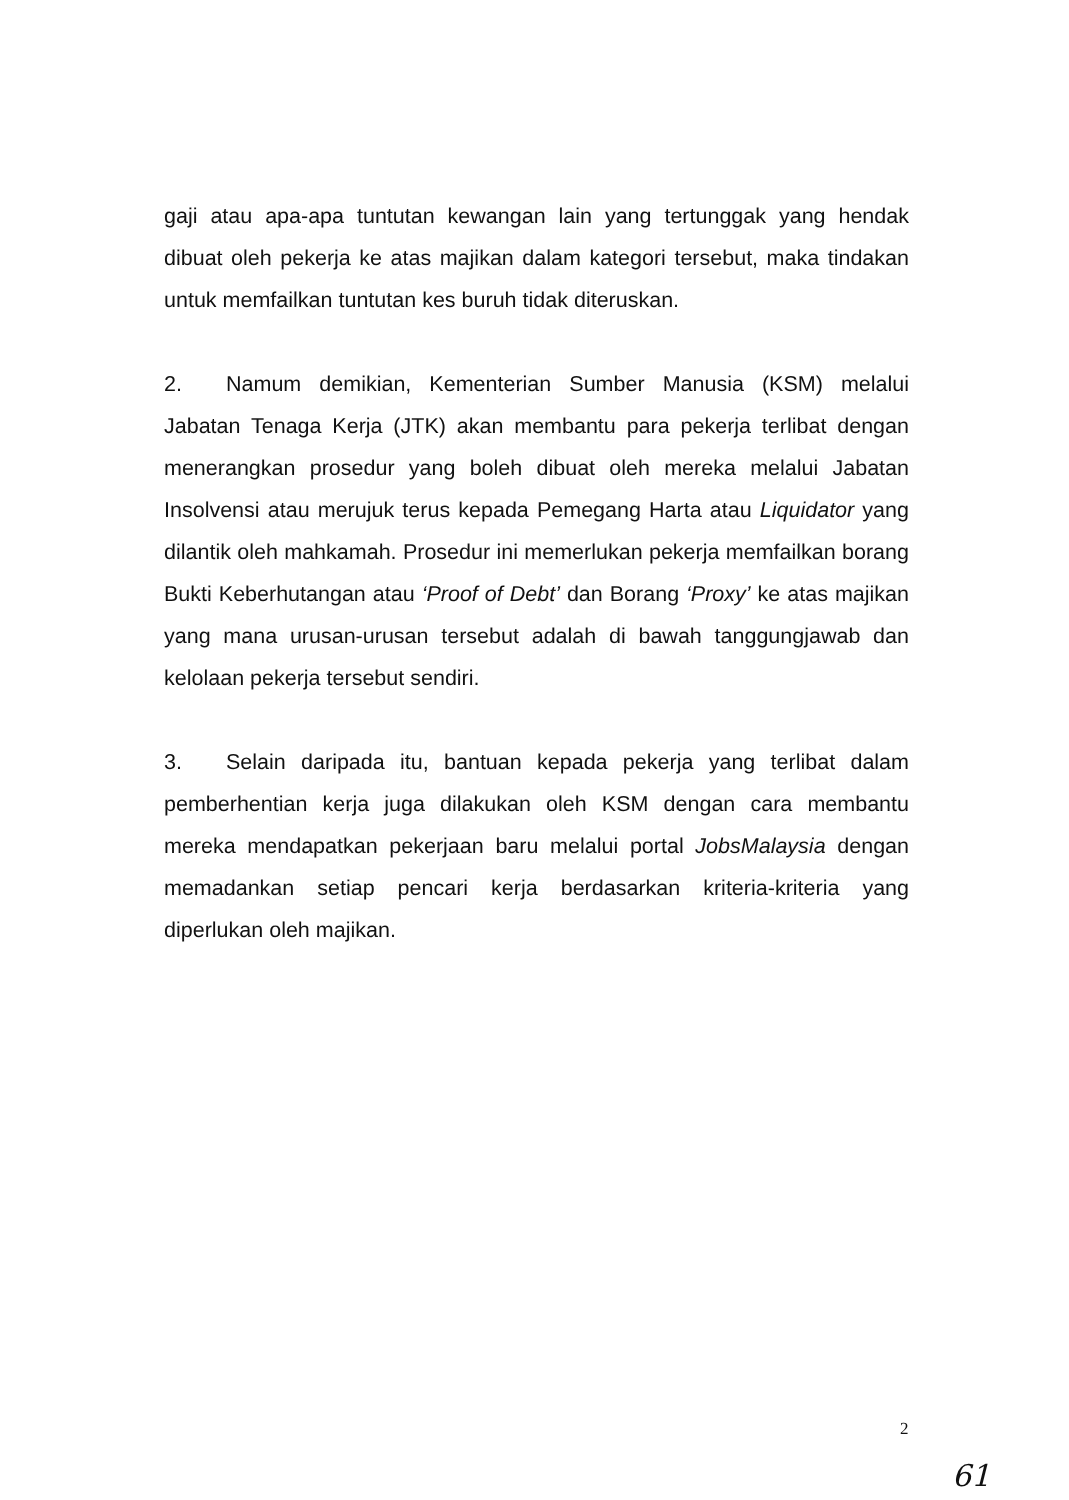gaji atau apa-apa tuntutan kewangan lain yang tertunggak yang hendak dibuat oleh pekerja ke atas majikan dalam kategori tersebut, maka tindakan untuk memfailkan tuntutan kes buruh tidak diteruskan.
2. Namum demikian, Kementerian Sumber Manusia (KSM) melalui Jabatan Tenaga Kerja (JTK) akan membantu para pekerja terlibat dengan menerangkan prosedur yang boleh dibuat oleh mereka melalui Jabatan Insolvensi atau merujuk terus kepada Pemegang Harta atau Liquidator yang dilantik oleh mahkamah. Prosedur ini memerlukan pekerja memfailkan borang Bukti Keberhutangan atau ‘Proof of Debt’ dan Borang ‘Proxy’ ke atas majikan yang mana urusan-urusan tersebut adalah di bawah tanggungjawab dan kelolaan pekerja tersebut sendiri.
3. Selain daripada itu, bantuan kepada pekerja yang terlibat dalam pemberhentian kerja juga dilakukan oleh KSM dengan cara membantu mereka mendapatkan pekerjaan baru melalui portal JobsMalaysia dengan memadankan setiap pencari kerja berdasarkan kriteria-kriteria yang diperlukan oleh majikan.
2
61